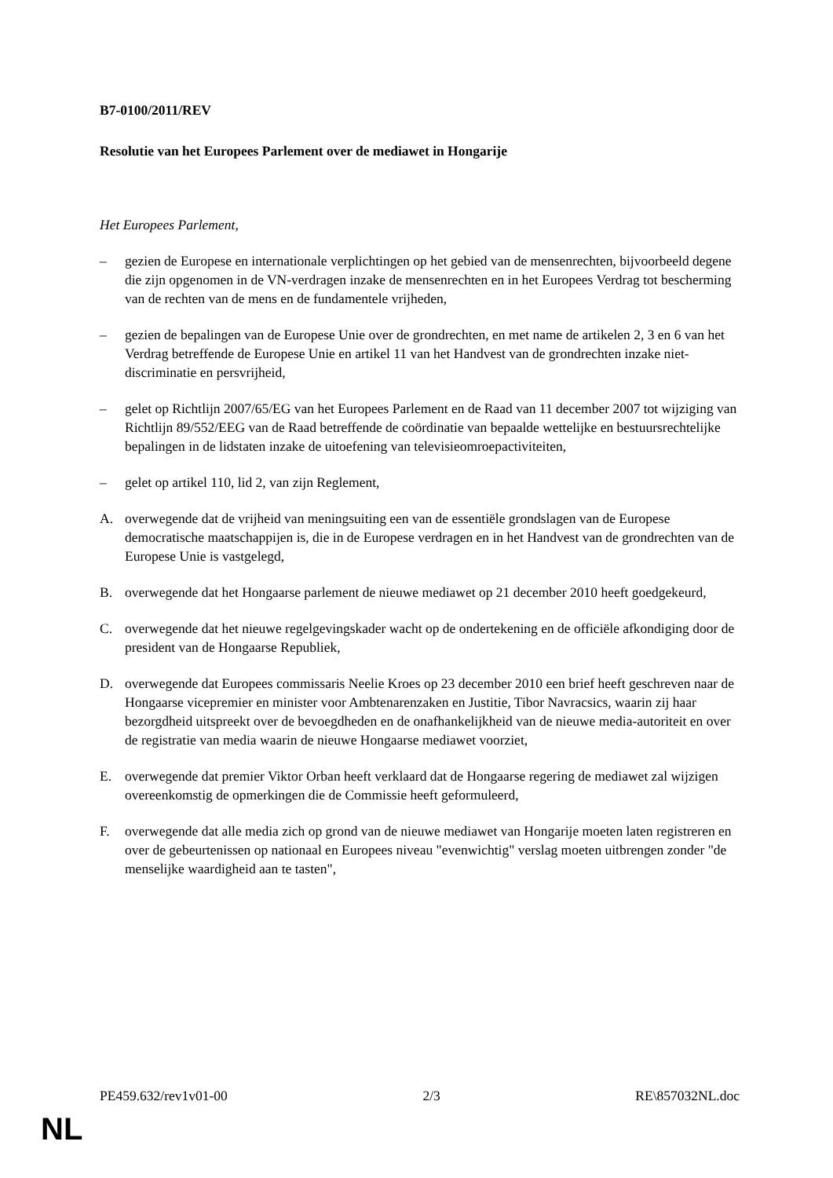B7-0100/2011/REV
Resolutie van het Europees Parlement over de mediawet in Hongarije
Het Europees Parlement,
– gezien de Europese en internationale verplichtingen op het gebied van de mensenrechten, bijvoorbeeld degene die zijn opgenomen in de VN-verdragen inzake de mensenrechten en in het Europees Verdrag tot bescherming van de rechten van de mens en de fundamentele vrijheden,
– gezien de bepalingen van de Europese Unie over de grondrechten, en met name de artikelen 2, 3 en 6 van het Verdrag betreffende de Europese Unie en artikel 11 van het Handvest van de grondrechten inzake niet-discriminatie en persvrijheid,
– gelet op Richtlijn 2007/65/EG van het Europees Parlement en de Raad van 11 december 2007 tot wijziging van Richtlijn 89/552/EEG van de Raad betreffende de coördinatie van bepaalde wettelijke en bestuursrechtelijke bepalingen in de lidstaten inzake de uitoefening van televisieomroepactiviteiten,
– gelet op artikel 110, lid 2, van zijn Reglement,
A. overwegende dat de vrijheid van meningsuiting een van de essentiële grondslagen van de Europese democratische maatschappijen is, die in de Europese verdragen en in het Handvest van de grondrechten van de Europese Unie is vastgelegd,
B. overwegende dat het Hongaarse parlement de nieuwe mediawet op 21 december 2010 heeft goedgekeurd,
C. overwegende dat het nieuwe regelgevingskader wacht op de ondertekening en de officiële afkondiging door de president van de Hongaarse Republiek,
D. overwegende dat Europees commissaris Neelie Kroes op 23 december 2010 een brief heeft geschreven naar de Hongaarse vicepremier en minister voor Ambtenarenzaken en Justitie, Tibor Navracsics, waarin zij haar bezorgdheid uitspreekt over de bevoegdheden en de onafhankelijkheid van de nieuwe media-autoriteit en over de registratie van media waarin de nieuwe Hongaarse mediawet voorziet,
E. overwegende dat premier Viktor Orban heeft verklaard dat de Hongaarse regering de mediawet zal wijzigen overeenkomstig de opmerkingen die de Commissie heeft geformuleerd,
F. overwegende dat alle media zich op grond van de nieuwe mediawet van Hongarije moeten laten registreren en over de gebeurtenissen op nationaal en Europees niveau "evenwichtig" verslag moeten uitbrengen zonder "de menselijke waardigheid aan te tasten",
PE459.632/rev1v01-00 2/3 RE\857032NL.doc
NL